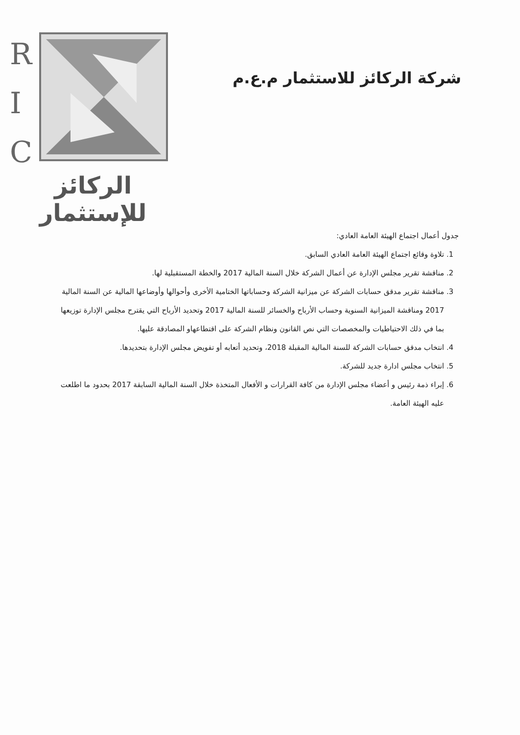R
I
C
الركائز للإستثمار
شركة الركائز للاستثمار م.ع.م
جدول أعمال اجتماع الهيئة العامة العادي:
1. تلاوة وقائع اجتماع الهيئة العامة العادي السابق.
2. مناقشة تقرير مجلس الإدارة عن أعمال الشركة خلال السنة المالية 2017 والخطة المستقبلية لها.
3. مناقشة تقرير مدقق حسابات الشركة عن ميزانية الشركة وحساباتها الختامية الأخرى وأحوالها وأوضاعها المالية عن السنة المالية 2017 ومناقشة الميزانية السنوية وحساب الأرباح والخسائر للسنة المالية 2017 وتحديد الأرباح التي يقترح مجلس الإدارة توزيعها بما في ذلك الاحتياطيات والمخصصات التي نص القانون ونظام الشركة على اقتطاعهاو المصادقة عليها.
4. انتخاب مدقق حسابات الشركة للسنة المالية المقبلة 2018، وتحديد أتعابه أو تفويض مجلس الإدارة بتحديدها.
5. انتخاب مجلس ادارة جديد للشركة.
6. إبراء ذمة رئيس و أعضاء مجلس الإدارة من كافة القرارات و الأفعال المتخذة خلال السنة المالية السابقة 2017 بحدود ما اطلعت عليه الهيئة العامة.